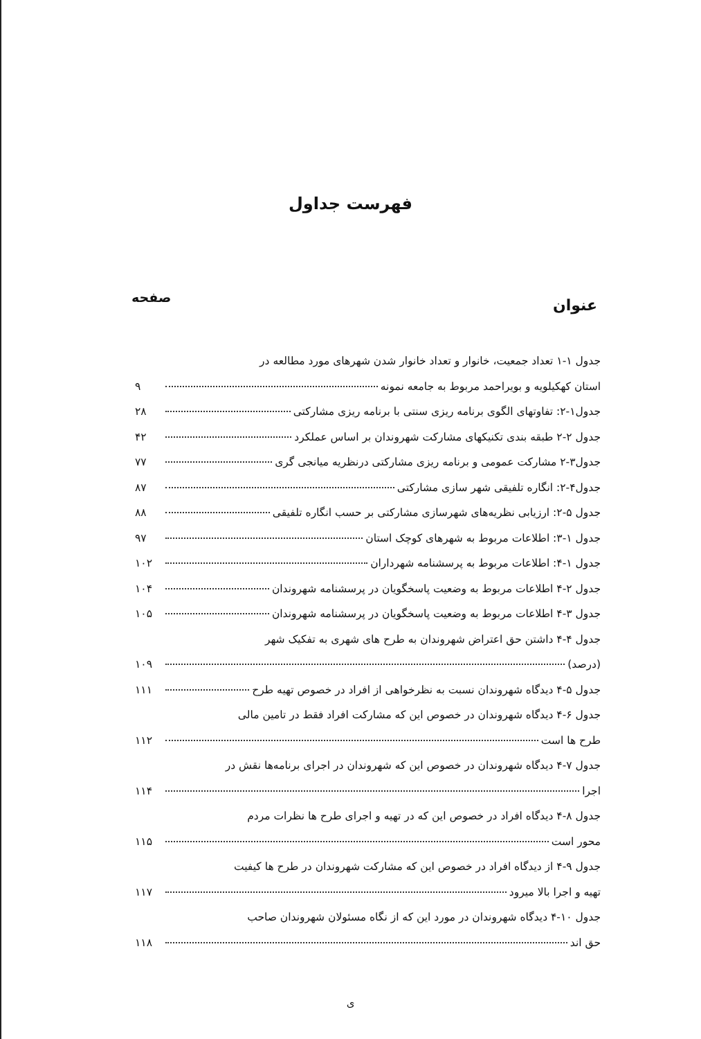فهرست جداول
عنوان صفحه
جدول ۱-۱ تعداد جمعیت، خانوار و تعداد خانوار شدن شهرهای مورد مطالعه در
استان کهکیلویه و بویراحمد مربوط به جامعه نمونه ۹
جدول۱-۲: تفاوتهای الگوی برنامه ریزی سنتی با برنامه ریزی مشارکتی ۲۸
جدول ۲-۲ طبقه بندی تکنیکهای مشارکت شهروندان بر اساس عملکرد ۴۲
جدول۳-۲ مشارکت عمومی و برنامه ریزی مشارکتی درنظریه میانجی گری ۷۷
جدول۴-۲: انگاره تلفیقی شهر سازی مشارکتی ۸۷
جدول ۵-۲: ارزیابی نظریه‌های شهرسازی مشارکتی بر حسب انگاره تلفیقی ۸۸
جدول ۱-۳: اطلاعات مربوط به شهرهای کوچک استان ۹۷
جدول ۱-۴: اطلاعات مربوط به پرسشنامه شهرداران ۱۰۲
جدول ۲-۴ اطلاعات مربوط به وضعیت پاسخگویان در پرسشنامه شهروندان ۱۰۴
جدول ۳-۴ اطلاعات مربوط به وضعیت پاسخگویان در پرسشنامه شهروندان ۱۰۵
جدول ۴-۴ داشتن حق اعتراض شهروندان به طرح های شهری به تفکیک شهر
(درصد) ۱۰۹
جدول ۵-۴ دیدگاه شهروندان نسبت به نظرخواهی از افراد در خصوص تهیه طرح ۱۱۱
جدول ۶-۴ دیدگاه شهروندان در خصوص این که مشارکت افراد فقط در تامین مالی
طرح ها است ۱۱۲
جدول ۷-۴ دیدگاه شهروندان در خصوص این که شهروندان در اجرای برنامه‌ها نقش در
اجرا ۱۱۴
جدول ۸-۴ دیدگاه افراد در خصوص این که در تهیه و اجرای طرح ها نظرات مردم
محور است ۱۱۵
جدول ۹-۴ از دیدگاه افراد در خصوص این که مشارکت شهروندان در طرح ها کیفیت
تهیه و اجرا بالا میرود ۱۱۷
جدول ۱۰-۴ دیدگاه شهروندان در مورد این که از نگاه مسئولان شهروندان صاحب
حق اند ۱۱۸
ی